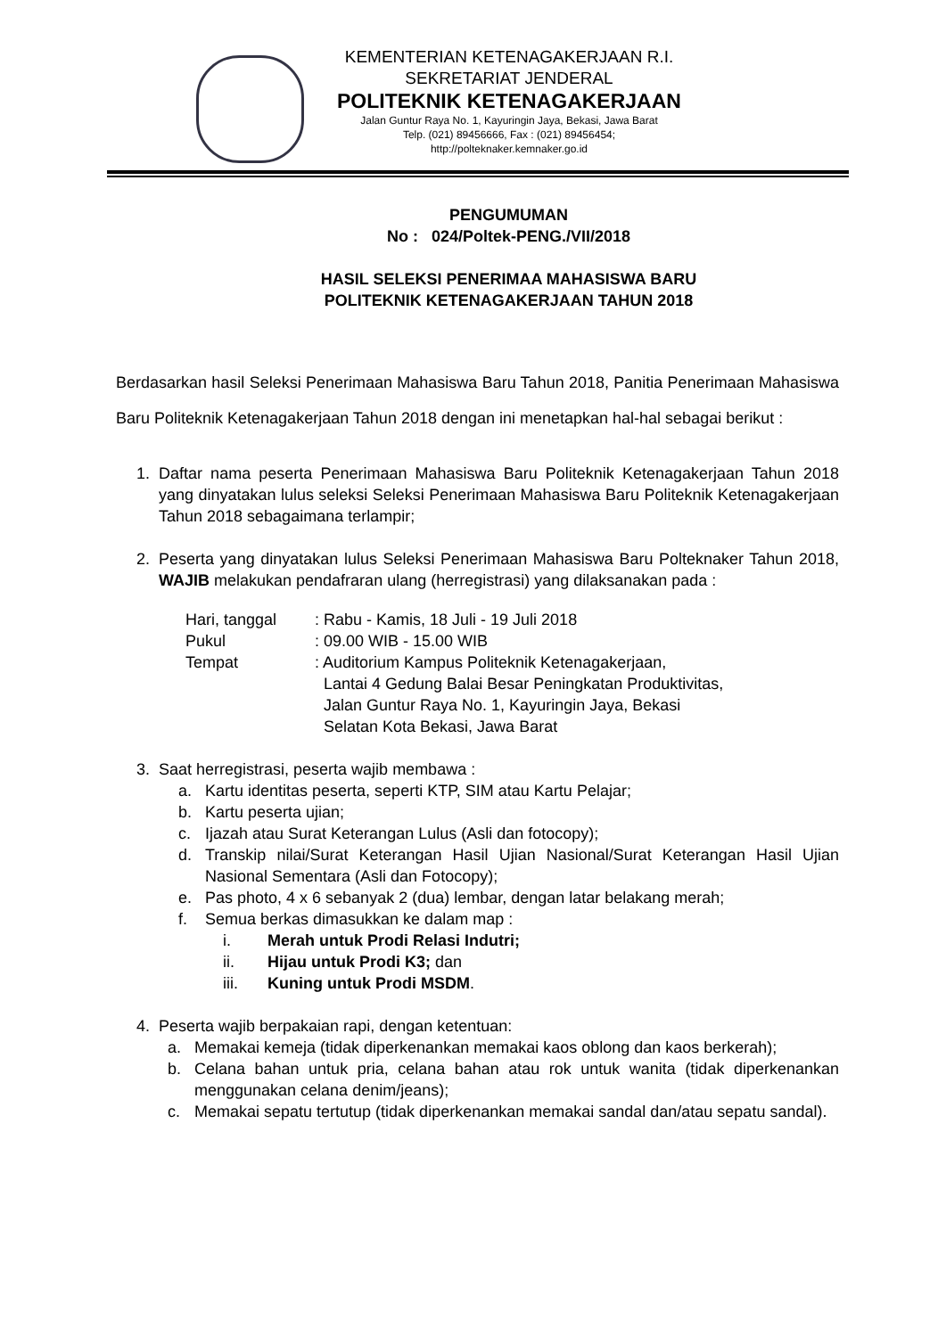KEMENTERIAN KETENAGAKERJAAN R.I.
SEKRETARIAT JENDERAL
POLITEKNIK KETENAGAKERJAAN
Jalan Guntur Raya No. 1, Kayuringin Jaya, Bekasi, Jawa Barat
Telp. (021) 89456666, Fax : (021) 89456454;
http://polteknaker.kemnaker.go.id
PENGUMUMAN
No : 024/Poltek-PENG./VII/2018
HASIL SELEKSI PENERIMAA MAHASISWA BARU
POLITEKNIK KETENAGAKERJAAN TAHUN 2018
Berdasarkan hasil Seleksi Penerimaan Mahasiswa Baru Tahun 2018, Panitia Penerimaan Mahasiswa Baru Politeknik Ketenagakerjaan Tahun 2018 dengan ini menetapkan hal-hal sebagai berikut :
1. Daftar nama peserta Penerimaan Mahasiswa Baru Politeknik Ketenagakerjaan Tahun 2018 yang dinyatakan lulus seleksi Seleksi Penerimaan Mahasiswa Baru Politeknik Ketenagakerjaan Tahun 2018 sebagaimana terlampir;
2. Peserta yang dinyatakan lulus Seleksi Penerimaan Mahasiswa Baru Polteknaker Tahun 2018, WAJIB melakukan pendafraran ulang (herregistrasi) yang dilaksanakan pada :
| Hari, tanggal | : Rabu - Kamis, 18 Juli - 19 Juli 2018 |
| Pukul | : 09.00 WIB - 15.00 WIB |
| Tempat | : Auditorium Kampus Politeknik Ketenagakerjaan, Lantai 4 Gedung Balai Besar Peningkatan Produktivitas, Jalan Guntur Raya No. 1, Kayuringin Jaya, Bekasi Selatan Kota Bekasi, Jawa Barat |
3. Saat herregistrasi, peserta wajib membawa :
a. Kartu identitas peserta, seperti KTP, SIM atau Kartu Pelajar;
b. Kartu peserta ujian;
c. Ijazah atau Surat Keterangan Lulus (Asli dan fotocopy);
d. Transkip nilai/Surat Keterangan Hasil Ujian Nasional/Surat Keterangan Hasil Ujian Nasional Sementara (Asli dan Fotocopy);
e. Pas photo, 4 x 6 sebanyak 2 (dua) lembar, dengan latar belakang merah;
f. Semua berkas dimasukkan ke dalam map :
i. Merah untuk Prodi Relasi Indutri;
ii. Hijau untuk Prodi K3; dan
iii. Kuning untuk Prodi MSDM.
4. Peserta wajib berpakaian rapi, dengan ketentuan:
a. Memakai kemeja (tidak diperkenankan memakai kaos oblong dan kaos berkerah);
b. Celana bahan untuk pria, celana bahan atau rok untuk wanita (tidak diperkenankan menggunakan celana denim/jeans);
c. Memakai sepatu tertutup (tidak diperkenankan memakai sandal dan/atau sepatu sandal).